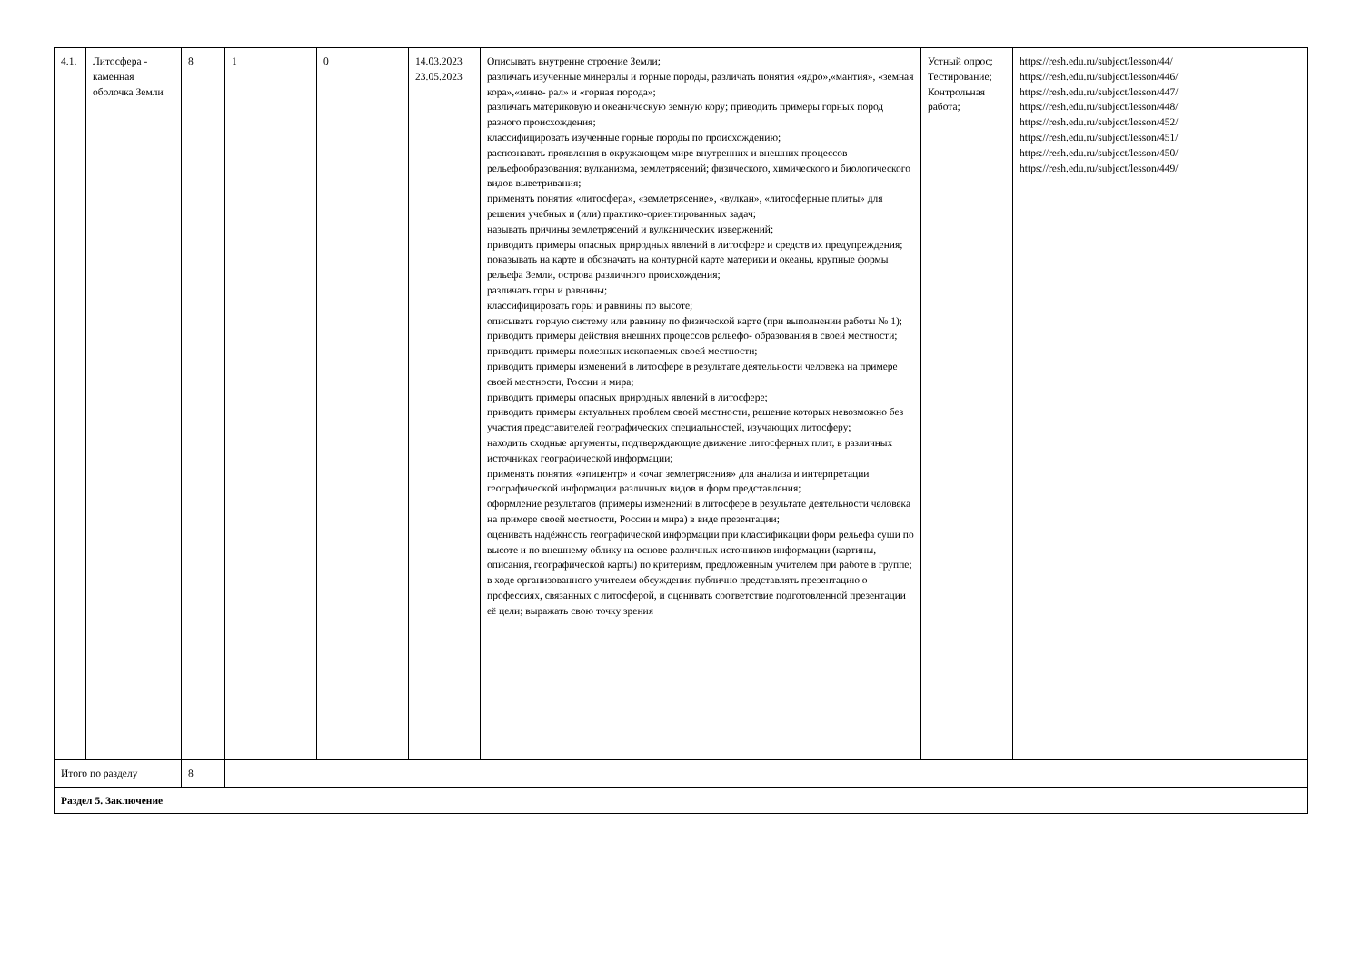| 4.1. | Литосфера - каменная оболочка Земли | 8 | 1 | 0 | 14.03.2023 23.05.2023 | Описывать внутренне строение Земли; различать изученные минералы и горные породы, различать понятия «ядро»,«мантия», «земная кора»,«мине- рал» и «горная порода»; различать материковую и океаническую земную кору; приводить примеры горных пород разного происхождения; классифицировать изученные горные породы по происхождению; распознавать проявления в окружающем мире внутренних и внешних процессов рельефообразования: вулканизма, землетрясений; физического, химического и биологического видов выветривания; применять понятия «литосфера», «землетрясение», «вулкан», «литосферные плиты» для решения учебных и (или) практико-ориентированных задач; называть причины землетрясений и вулканических извержений; приводить примеры опасных природных явлений в литосфере и средств их предупреждения; показывать на карте и обозначать на контурной карте материки и океаны, крупные формы рельефа Земли, острова различного происхождения; различать горы и равнины; классифицировать горы и равнины по высоте; описывать горную систему или равнину по физической карте (при выполнении работы № 1); приводить примеры действия внешних процессов рельефо- образования в своей местности; приводить примеры полезных ископаемых своей местности; приводить примеры изменений в литосфере в результате деятельности человека на примере своей местности, России и мира; приводить примеры опасных природных явлений в литосфере; приводить примеры актуальных проблем своей местности, решение которых невозможно без участия представителей географических специальностей, изучающих литосферу; находить сходные аргументы, подтверждающие движение литосферных плит, в различных источниках географической информации; применять понятия «эпицентр» и «очаг землетрясения» для анализа и интерпретации географической информации различных видов и форм представления; оформление результатов (примеры изменений в литосфере в результате деятельности человека на примере своей местности, России и мира) в виде презентации; оценивать надёжность географической информации при классификации форм рельефа суши по высоте и по внешнему облику на основе различных источников информации (картины, описания, географической карты) по критериям, предложенным учителем при работе в группе; в ходе организованного учителем обсуждения публично представлять презентацию о профессиях, связанных с литосферой, и оценивать соответствие подготовленной презентации её цели; выражать свою точку зрения | Устный опрос; Тестирование; Контрольная работа; | https://resh.edu.ru/subject/lesson/44/ https://resh.edu.ru/subject/lesson/446/ https://resh.edu.ru/subject/lesson/447/ https://resh.edu.ru/subject/lesson/448/ https://resh.edu.ru/subject/lesson/452/ https://resh.edu.ru/subject/lesson/451/ https://resh.edu.ru/subject/lesson/450/ https://resh.edu.ru/subject/lesson/449/ |
| Итого по разделу | | 8 | | | | | | |
| Раздел 5. Заключение | | | | | | | | |